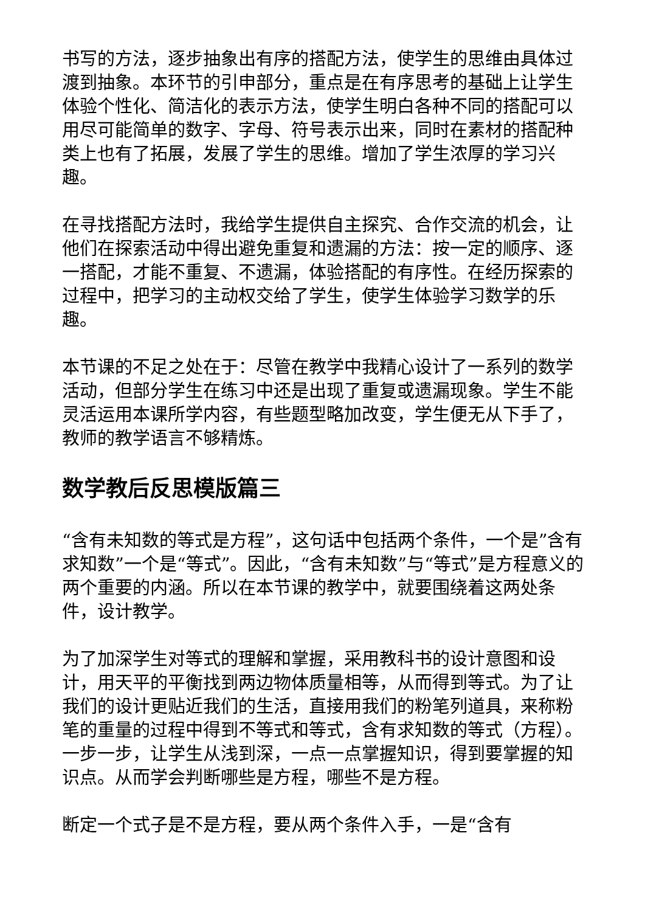书写的方法，逐步抽象出有序的搭配方法，使学生的思维由具体过渡到抽象。本环节的引申部分，重点是在有序思考的基础上让学生体验个性化、简洁化的表示方法，使学生明白各种不同的搭配可以用尽可能简单的数字、字母、符号表示出来，同时在素材的搭配种类上也有了拓展，发展了学生的思维。增加了学生浓厚的学习兴趣。
在寻找搭配方法时，我给学生提供自主探究、合作交流的机会，让他们在探索活动中得出避免重复和遗漏的方法：按一定的顺序、逐一搭配，才能不重复、不遗漏，体验搭配的有序性。在经历探索的过程中，把学习的主动权交给了学生，使学生体验学习数学的乐趣。
本节课的不足之处在于：尽管在教学中我精心设计了一系列的数学活动，但部分学生在练习中还是出现了重复或遗漏现象。学生不能灵活运用本课所学内容，有些题型略加改变，学生便无从下手了，教师的教学语言不够精炼。
数学教后反思模版篇三
“含有未知数的等式是方程”，这句话中包括两个条件，一个是”含有求知数”一个是“等式”。因此，“含有未知数”与“等式”是方程意义的两个重要的内涵。所以在本节课的教学中，就要围绕着这两处条件，设计教学。
为了加深学生对等式的理解和掌握，采用教科书的设计意图和设计，用天平的平衡找到两边物体质量相等，从而得到等式。为了让我们的设计更贴近我们的生活，直接用我们的粉笔列道具，来称粉笔的重量的过程中得到不等式和等式，含有求知数的等式（方程）。一步一步，让学生从浅到深，一点一点掌握知识，得到要掌握的知识点。从而学会判断哪些是方程，哪些不是方程。
断定一个式子是不是方程，要从两个条件入手，一是“含有